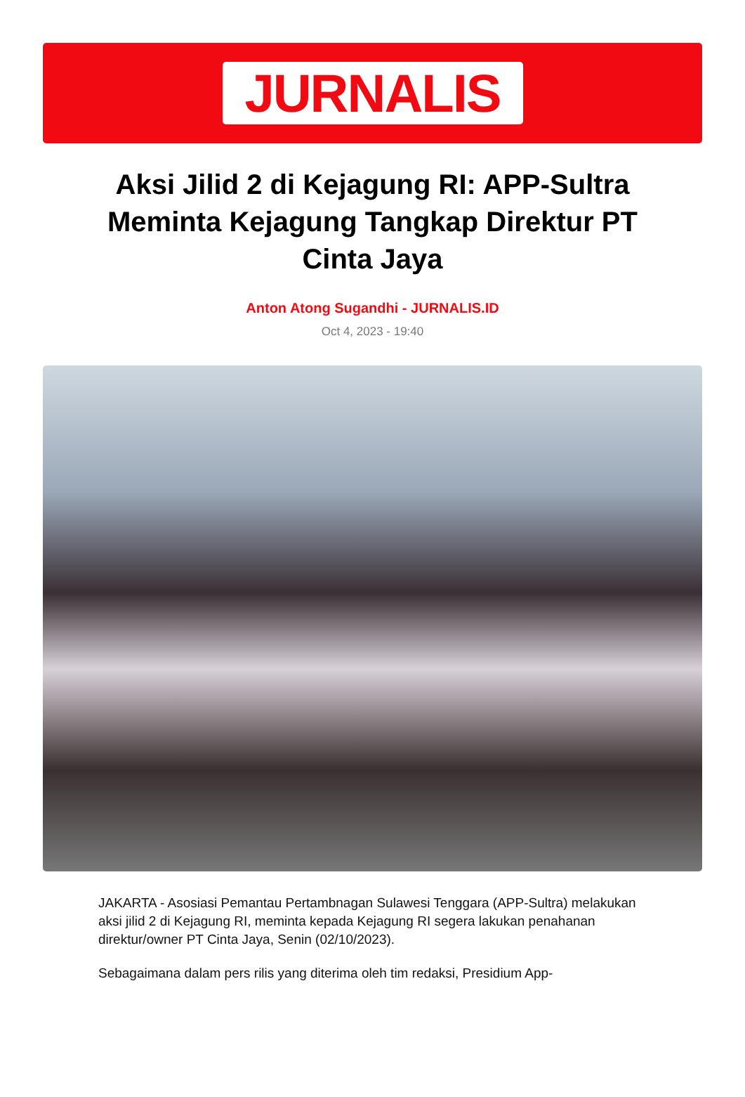JURNALIS
Aksi Jilid 2 di Kejagung RI: APP-Sultra Meminta Kejagung Tangkap Direktur PT Cinta Jaya
Anton Atong Sugandhi - JURNALIS.ID
Oct 4, 2023 - 19:40
JAKARTA - Asosiasi Pemantau Pertambnagan Sulawesi Tenggara (APP-Sultra) melakukan aksi jilid 2 di Kejagung RI, meminta kepada Kejagung RI segera lakukan penahanan direktur/owner PT Cinta Jaya, Senin (02/10/2023).
Sebagaimana dalam pers rilis yang diterima oleh tim redaksi, Presidium App-